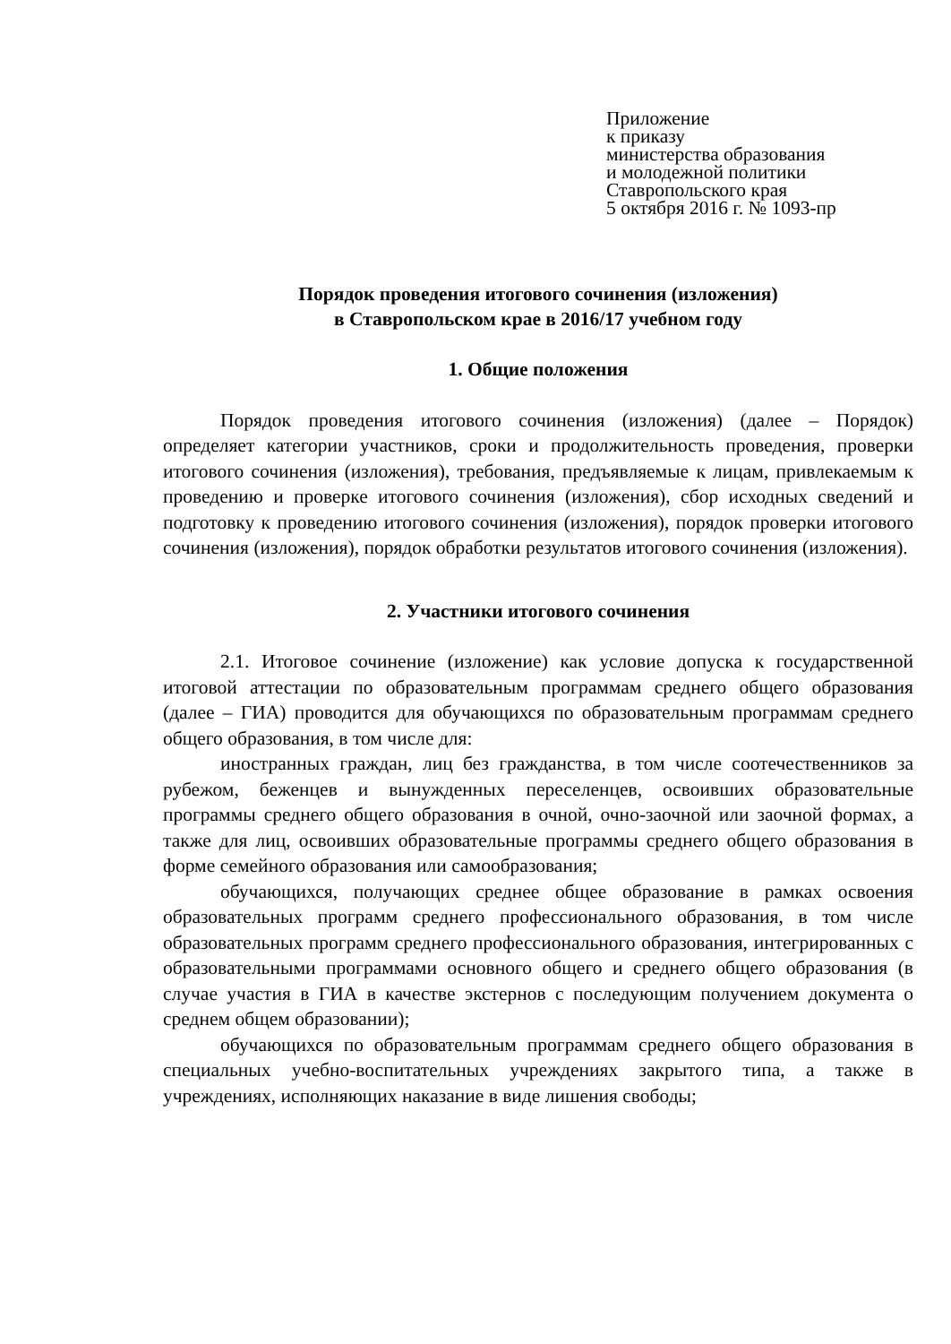Приложение
к приказу
министерства образования
и молодежной политики
Ставропольского края
5 октября 2016 г. № 1093-пр
Порядок проведения итогового сочинения (изложения)
в Ставропольском крае в 2016/17 учебном году
1. Общие положения
Порядок проведения итогового сочинения (изложения) (далее – Порядок) определяет категории участников, сроки и продолжительность проведения, проверки итогового сочинения (изложения), требования, предъявляемые к лицам, привлекаемым к проведению и проверке итогового сочинения (изложения), сбор исходных сведений и подготовку к проведению итогового сочинения (изложения), порядок проверки итогового сочинения (изложения), порядок обработки результатов итогового сочинения (изложения).
2. Участники итогового сочинения
2.1. Итоговое сочинение (изложение) как условие допуска к государственной итоговой аттестации по образовательным программам среднего общего образования (далее – ГИА) проводится для обучающихся по образовательным программам среднего общего образования, в том числе для:
иностранных граждан, лиц без гражданства, в том числе соотечественников за рубежом, беженцев и вынужденных переселенцев, освоивших образовательные программы среднего общего образования в очной, очно-заочной или заочной формах, а также для лиц, освоивших образовательные программы среднего общего образования в форме семейного образования или самообразования;
обучающихся, получающих среднее общее образование в рамках освоения образовательных программ среднего профессионального образования, в том числе образовательных программ среднего профессионального образования, интегрированных с образовательными программами основного общего и среднего общего образования (в случае участия в ГИА в качестве экстернов с последующим получением документа о среднем общем образовании);
обучающихся по образовательным программам среднего общего образования в специальных учебно-воспитательных учреждениях закрытого типа, а также в учреждениях, исполняющих наказание в виде лишения свободы;